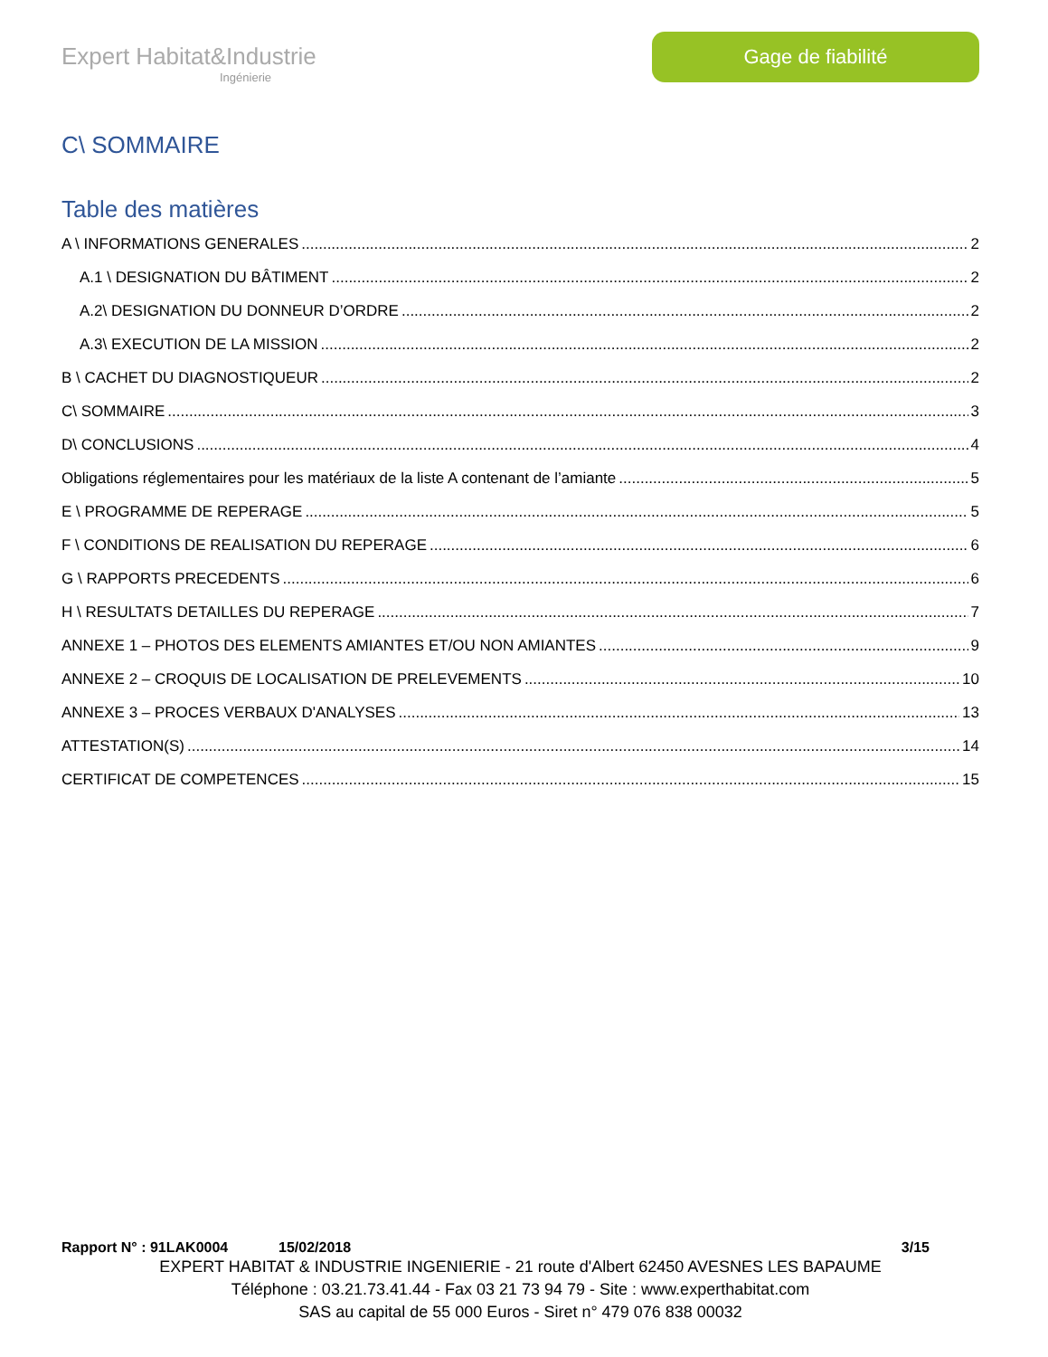Expert Habitat&Industrie
Ingénierie
Gage de fiabilité
C\ SOMMAIRE
Table des matières
A \ INFORMATIONS GENERALES 2
A.1 \ DESIGNATION DU BÂTIMENT 2
A.2\ DESIGNATION DU DONNEUR D’ORDRE 2
A.3\ EXECUTION DE LA MISSION 2
B \ CACHET DU DIAGNOSTIQUEUR 2
C\ SOMMAIRE 3
D\ CONCLUSIONS 4
Obligations réglementaires pour les matériaux de la liste A contenant de l’amiante 5
E \ PROGRAMME DE REPERAGE 5
F \ CONDITIONS DE REALISATION DU REPERAGE 6
G \ RAPPORTS PRECEDENTS 6
H \ RESULTATS DETAILLES DU REPERAGE 7
ANNEXE 1 – PHOTOS DES ELEMENTS AMIANTES ET/OU NON AMIANTES 9
ANNEXE 2 – CROQUIS DE LOCALISATION DE PRELEVEMENTS 10
ANNEXE 3 – PROCES VERBAUX D'ANALYSES 13
ATTESTATION(S) 14
CERTIFICAT DE COMPETENCES 15
Rapport N° : 91LAK0004 15/02/2018 3/15
EXPERT HABITAT & INDUSTRIE INGENIERIE - 21 route d'Albert 62450 AVESNES LES BAPAUME
Téléphone : 03.21.73.41.44 - Fax 03 21 73 94 79 - Site : www.experthabitat.com
SAS au capital de 55 000 Euros - Siret n° 479 076 838 00032